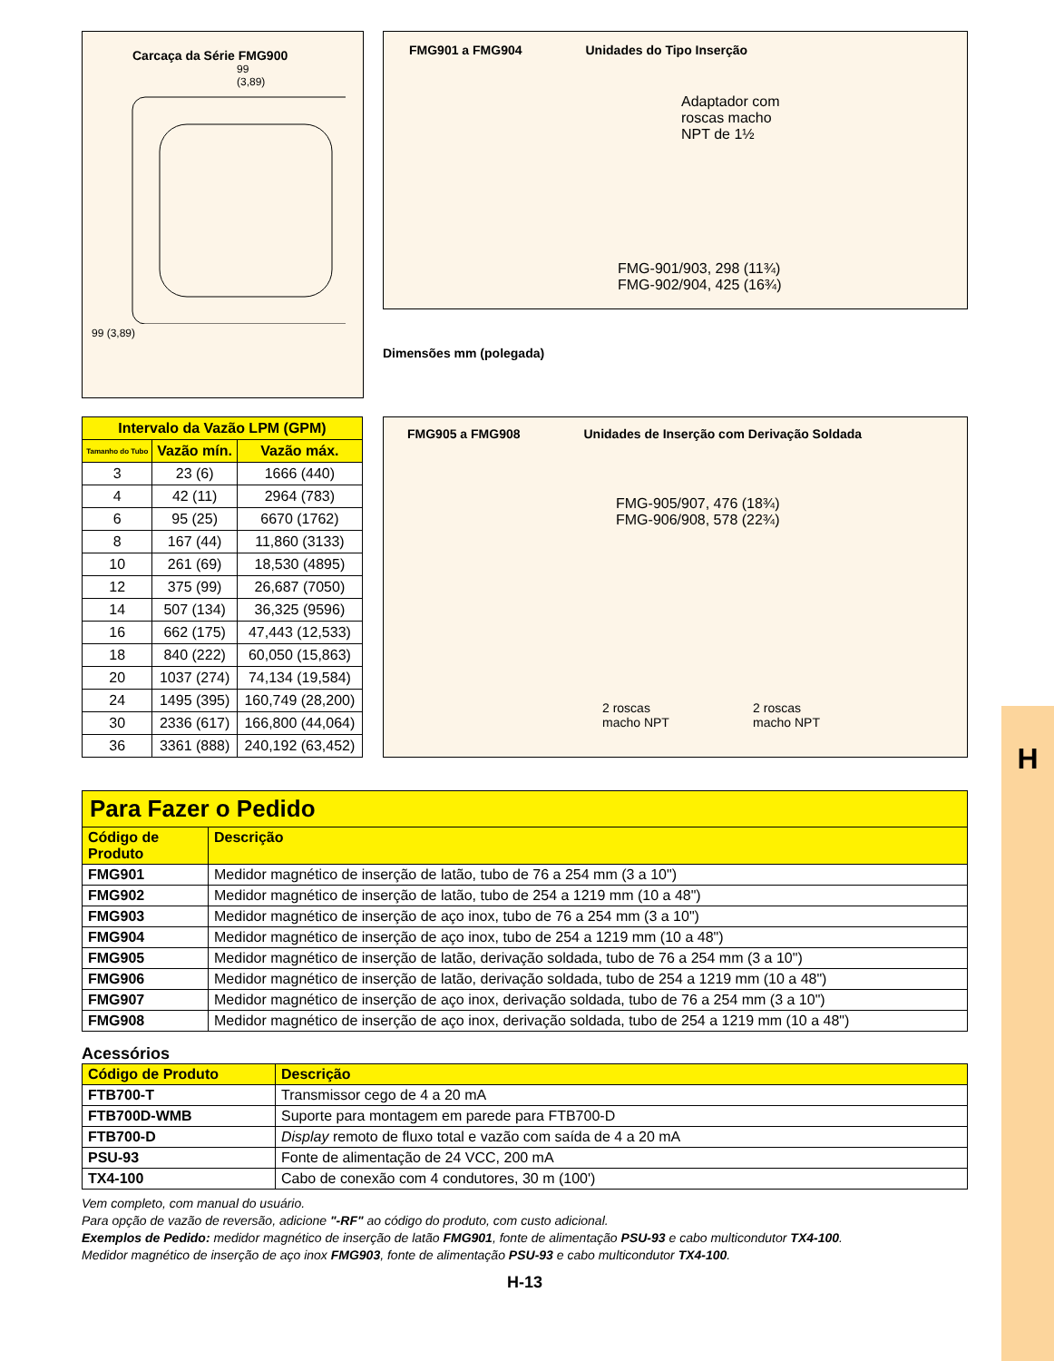H
Carcaça da Série FMG900
99
(3,89)
99 (3,89)
FMG901 a FMG904 Unidades do Tipo Inserção
Adaptador com
roscas macho
NPT de 1½
FMG-901/903, 298 (11¾)
FMG-902/904, 425 (16¾)
Dimensões mm (polegada)
| Intervalo da Vazão LPM (GPM) | | |
| --- | --- | --- |
| Tamanho do Tubo | Vazão mín. | Vazão máx. |
| 3 | 23 (6) | 1666 (440) |
| 4 | 42 (11) | 2964 (783) |
| 6 | 95 (25) | 6670 (1762) |
| 8 | 167 (44) | 11,860 (3133) |
| 10 | 261 (69) | 18,530 (4895) |
| 12 | 375 (99) | 26,687 (7050) |
| 14 | 507 (134) | 36,325 (9596) |
| 16 | 662 (175) | 47,443 (12,533) |
| 18 | 840 (222) | 60,050 (15,863) |
| 20 | 1037 (274) | 74,134 (19,584) |
| 24 | 1495 (395) | 160,749 (28,200) |
| 30 | 2336 (617) | 166,800 (44,064) |
| 36 | 3361 (888) | 240,192 (63,452) |
FMG905 a FMG908 Unidades de Inserção com Derivação Soldada
FMG-905/907, 476 (18¾)
FMG-906/908, 578 (22¾)
2 roscas
macho NPT 2 roscas
macho NPT
| Para Fazer o Pedido | |
| --- | --- |
| Código de Produto | Descrição |
| FMG901 | Medidor magnético de inserção de latão, tubo de 76 a 254 mm (3 a 10") |
| FMG902 | Medidor magnético de inserção de latão, tubo de 254 a 1219 mm (10 a 48") |
| FMG903 | Medidor magnético de inserção de aço inox, tubo de 76 a 254 mm (3 a 10") |
| FMG904 | Medidor magnético de inserção de aço inox, tubo de 254 a 1219 mm (10 a 48") |
| FMG905 | Medidor magnético de inserção de latão, derivação soldada, tubo de 76 a 254 mm (3 a 10") |
| FMG906 | Medidor magnético de inserção de latão, derivação soldada, tubo de 254 a 1219 mm (10 a 48") |
| FMG907 | Medidor magnético de inserção de aço inox, derivação soldada, tubo de 76 a 254 mm (3 a 10") |
| FMG908 | Medidor magnético de inserção de aço inox, derivação soldada, tubo de 254 a 1219 mm (10 a 48") |
Acessórios
| Código de Produto | Descrição |
| --- | --- |
| FTB700-T | Transmissor cego de 4 a 20 mA |
| FTB700D-WMB | Suporte para montagem em parede para FTB700-D |
| FTB700-D | Display remoto de fluxo total e vazão com saída de 4 a 20 mA |
| PSU-93 | Fonte de alimentação de 24 VCC, 200 mA |
| TX4-100 | Cabo de conexão com 4 condutores, 30 m (100') |
Vem completo, com manual do usuário.
Para opção de vazão de reversão, adicione "-RF" ao código do produto, com custo adicional.
Exemplos de Pedido: medidor magnético de inserção de latão FMG901, fonte de alimentação PSU-93 e cabo multicondutor TX4-100.
Medidor magnético de inserção de aço inox FMG903, fonte de alimentação PSU-93 e cabo multicondutor TX4-100.
H-13